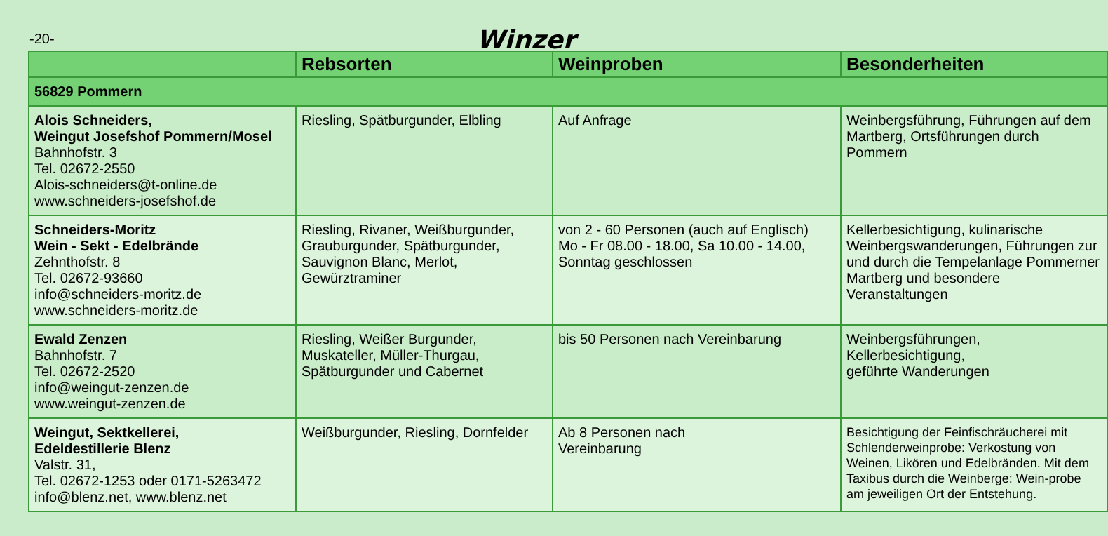-20-
Winzer
| | Rebsorten | Weinproben | Besonderheiten |
| --- | --- | --- | --- |
| 56829 Pommern | | | |
| Alois Schneiders, Weingut Josefshof Pommern/Mosel Bahnhofstr. 3 Tel. 02672-2550 Alois-schneiders@t-online.de www.schneiders-josefshof.de | Riesling, Spätburgunder, Elbling | Auf Anfrage | Weinbergsführung, Führungen auf dem Martberg, Ortsführungen durch Pommern |
| Schneiders-Moritz Wein - Sekt - Edelbrände Zehnthofstr. 8 Tel. 02672-93660 info@schneiders-moritz.de www.schneiders-moritz.de | Riesling, Rivaner, Weißburgunder, Grauburgunder, Spätburgunder, Sauvignon Blanc, Merlot, Gewürztraminer | von 2 - 60 Personen (auch auf Englisch) Mo - Fr 08.00 - 18.00, Sa 10.00 - 14.00, Sonntag geschlossen | Kellerbesichtigung, kulinarische Weinbergswanderungen, Führungen zur und durch die Tempelanlage Pommerner Martberg und besondere Veranstaltungen |
| Ewald Zenzen Bahnhofstr. 7 Tel. 02672-2520 info@weingut-zenzen.de www.weingut-zenzen.de | Riesling, Weißer Burgunder, Muskateller, Müller-Thurgau, Spätburgunder und Cabernet | bis 50 Personen nach Vereinbarung | Weinbergsführungen, Kellerbesichtigung, geführte Wanderungen |
| Weingut, Sektkellerei, Edeldestillerie Blenz Valstr. 31, Tel. 02672-1253 oder 0171-5263472 info@blenz.net, www.blenz.net | Weißburgunder, Riesling, Dornfelder | Ab 8 Personen nach Vereinbarung | Besichtigung der Feinfischräucherei mit Schlenderweinprobe: Verkostung von Weinen, Likören und Edelbränden. Mit dem Taxibus durch die Weinberge: Wein-probe am jeweiligen Ort der Entstehung. |